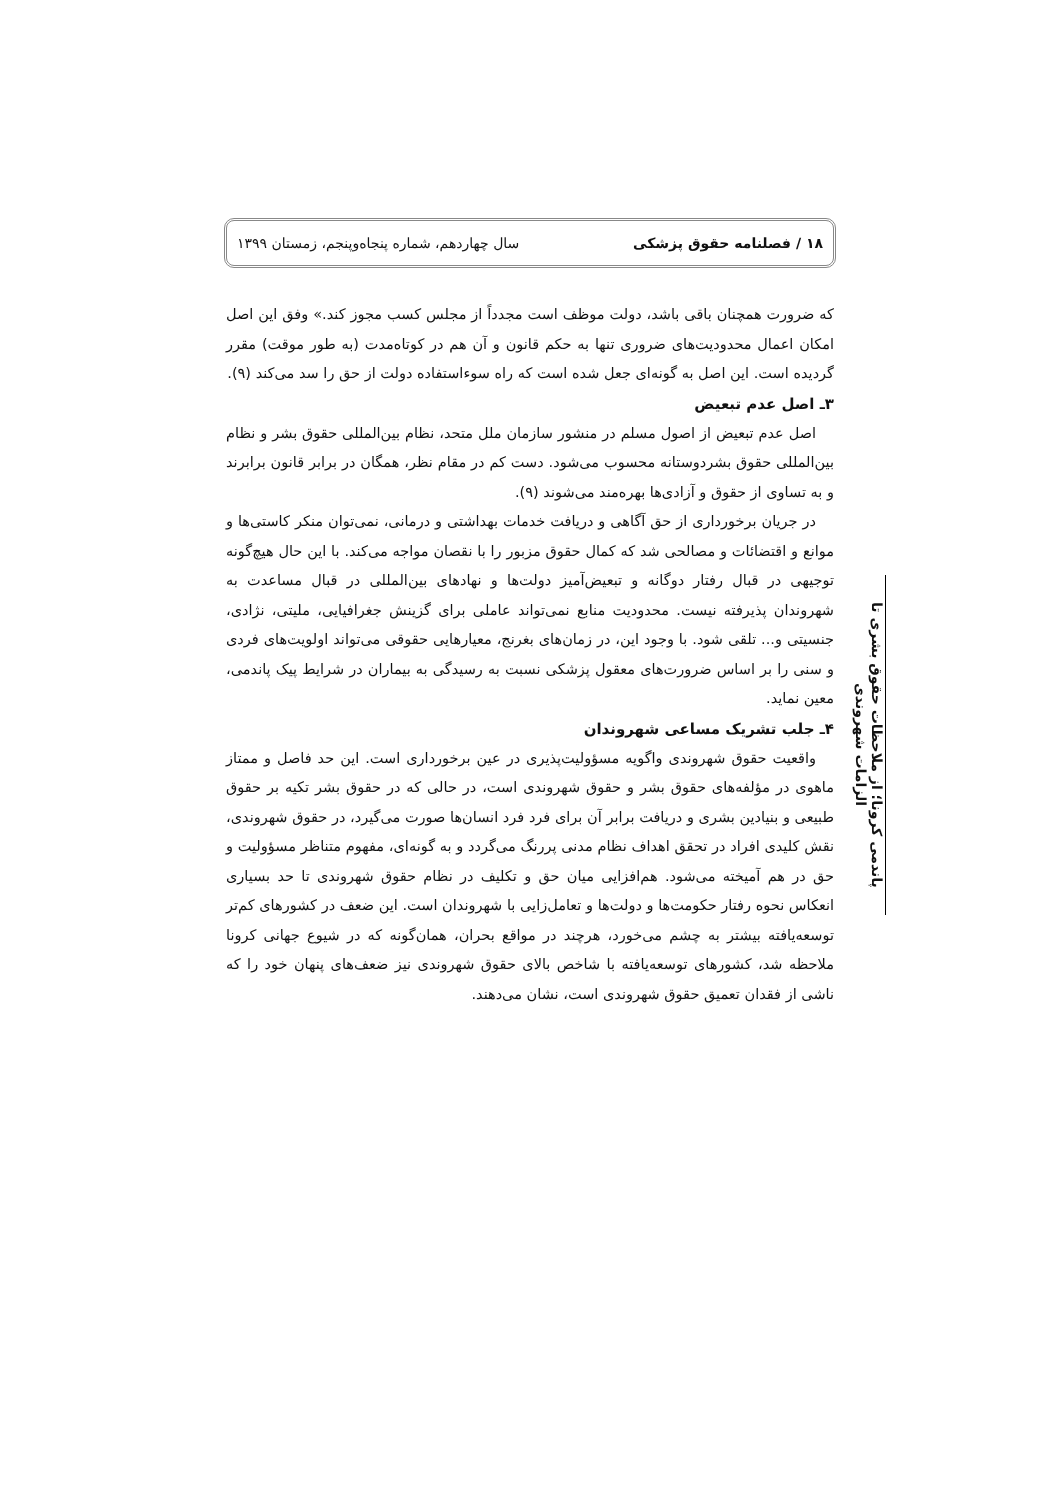۱۸ / فصلنامه حقوق پزشکی سال چهاردهم، شماره پنجاه‌وپنجم، زمستان ۱۳۹۹
که ضرورت همچنان باقی باشد، دولت موظف است مجدداً از مجلس کسب مجوز کند.» وفق این اصل امکان اعمال محدودیت‌های ضروری تنها به حکم قانون و آن هم در کوتاه‌مدت (به طور موقت) مقرر گردیده است. این اصل به گونه‌ای جعل شده است که راه سوءاستفاده دولت از حق را سد می‌کند (۹).
۳ـ اصل عدم تبعیض
اصل عدم تبعیض از اصول مسلم در منشور سازمان ملل متحد، نظام بین‌المللی حقوق بشر و نظام بین‌المللی حقوق بشردوستانه محسوب می‌شود. دست کم در مقام نظر، همگان در برابر قانون برابرند و به تساوی از حقوق و آزادی‌ها بهره‌مند می‌شوند (۹).
در جریان برخورداری از حق آگاهی و دریافت خدمات بهداشتی و درمانی، نمی‌توان منکر کاستی‌ها و موانع و اقتضائات و مصالحی شد که کمال حقوق مزبور را با نقصان مواجه می‌کند. با این حال هیچ‌گونه توجیهی در قبال رفتار دوگانه و تبعیض‌آمیز دولت‌ها و نهادهای بین‌المللی در قبال مساعدت به شهروندان پذیرفته نیست. محدودیت منابع نمی‌تواند عاملی برای گزینش جغرافیایی، ملیتی، نژادی، جنسیتی و... تلقی شود. با وجود این، در زمان‌های بغرنج، معیارهایی حقوقی می‌تواند اولویت‌های فردی و سنی را بر اساس ضرورت‌های معقول پزشکی نسبت به رسیدگی به بیماران در شرایط پیک پاندمی، معین نماید.
۴ـ جلب تشریک مساعی شهروندان
واقعیت حقوق شهروندی واگویه مسؤولیت‌پذیری در عین برخورداری است. این حد فاصل و ممتاز ماهوی در مؤلفه‌های حقوق بشر و حقوق شهروندی است، در حالی که در حقوق بشر تکیه بر حقوق طبیعی و بنیادین بشری و دریافت برابر آن برای فرد فرد انسان‌ها صورت می‌گیرد، در حقوق شهروندی، نقش کلیدی افراد در تحقق اهداف نظام مدنی پررنگ می‌گردد و به گونه‌ای، مفهوم متناظر مسؤولیت و حق در هم آمیخته می‌شود. هم‌افزایی میان حق و تکلیف در نظام حقوق شهروندی تا حد بسیاری انعکاس نحوه رفتار حکومت‌ها و دولت‌ها و تعامل‌زایی با شهروندان است. این ضعف در کشورهای کم‌تر توسعه‌یافته بیشتر به چشم می‌خورد، هرچند در مواقع بحران، همان‌گونه که در شیوع جهانی کرونا ملاحظه شد، کشورهای توسعه‌یافته با شاخص بالای حقوق شهروندی نیز ضعف‌های پنهان خود را که ناشی از فقدان تعمیق حقوق شهروندی است، نشان می‌دهند.
پاندمی کرونا؛ از ملاحظات حقوق بشری تا الزامات شهروندی